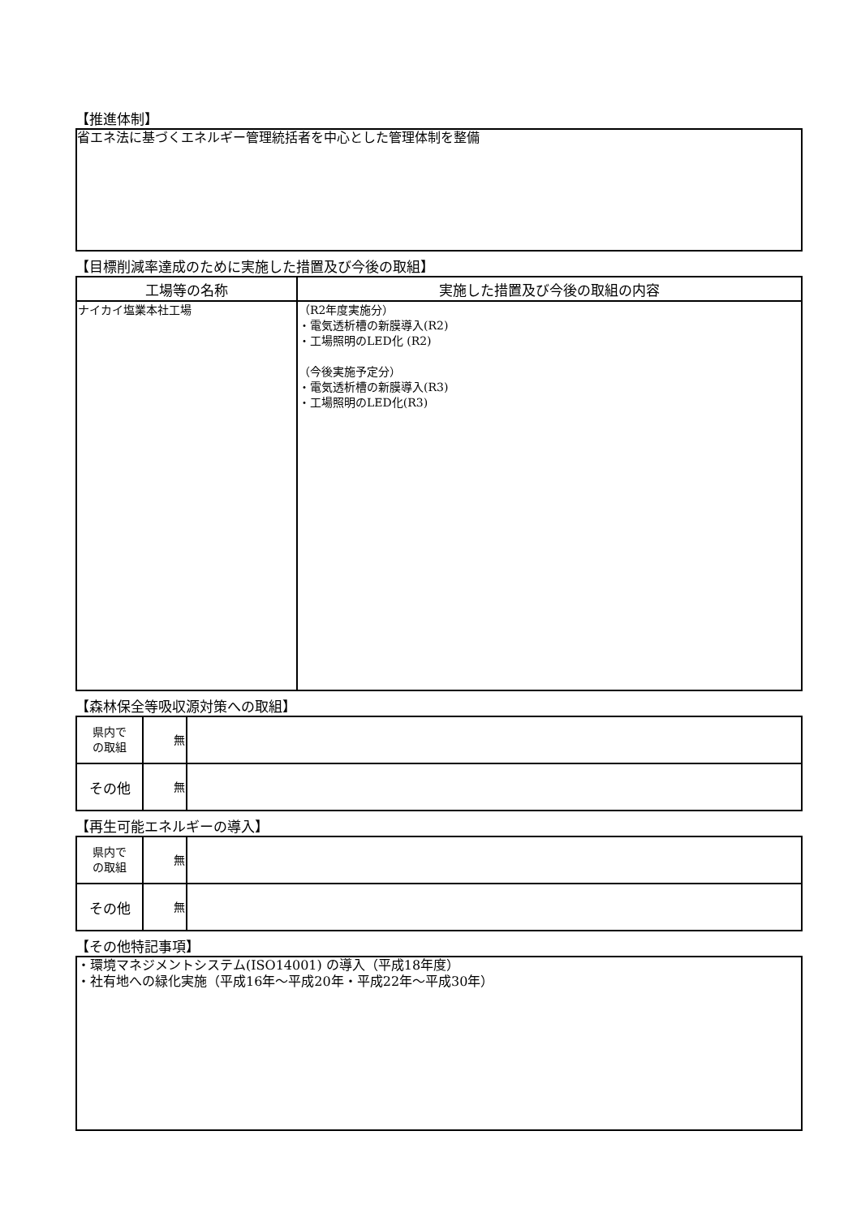【推進体制】
省エネ法に基づくエネルギー管理統括者を中心とした管理体制を整備
【目標削減率達成のために実施した措置及び今後の取組】
| 工場等の名称 | 実施した措置及び今後の取組の内容 |
| --- | --- |
| ナイカイ塩業本社工場 | （R2年度実施分） ・電気透析槽の新膜導入(R2) ・工場照明のLED化 (R2) （今後実施予定分） ・電気透析槽の新膜導入(R3) ・工場照明のLED化(R3) |
【森林保全等吸収源対策への取組】
| 県内で の取組 | 無 | |
| その他 | 無 | |
【再生可能エネルギーの導入】
| 県内で の取組 | 無 | |
| その他 | 無 | |
【その他特記事項】
・環境マネジメントシステム(ISO14001) の導入（平成18年度）
・社有地への緑化実施（平成16年～平成20年・平成22年～平成30年）